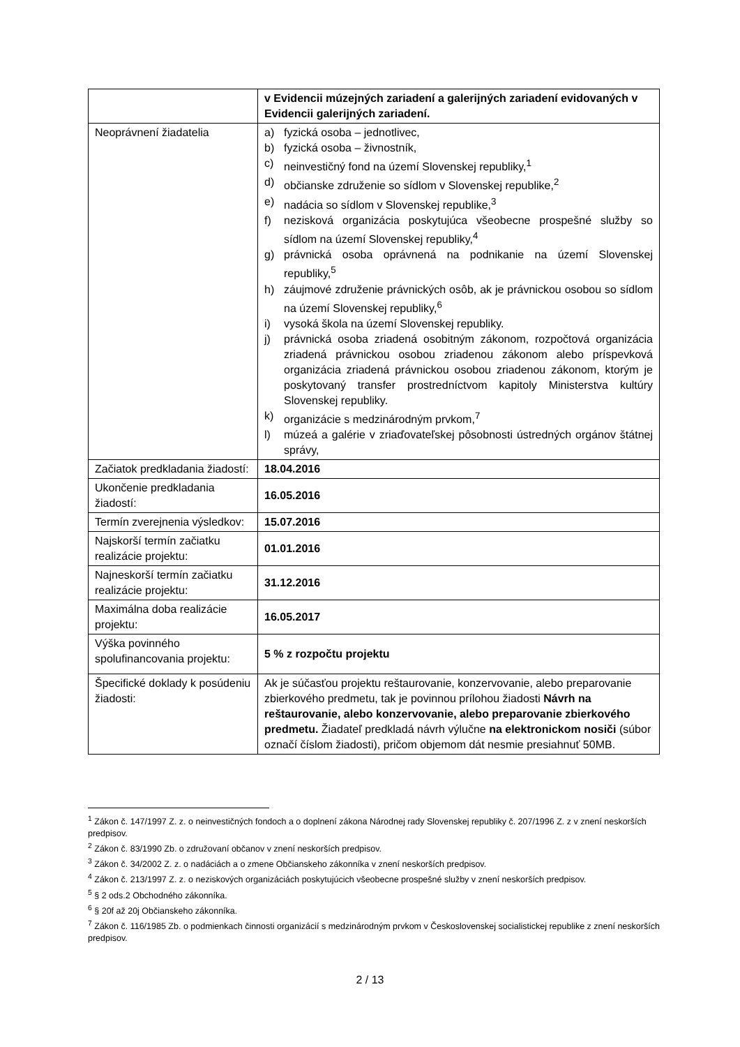| | v Evidencii múzejných zariadení a galerijných zariadení evidovaných v Evidencii galerijných zariadení. |
| Neoprávnení žiadatelia | a) fyzická osoba – jednotlivec, b) fyzická osoba – živnostník, c) neinvestičný fond na území Slovenskej republiky,<sup>1</sup> d) občianske združenie so sídlom v Slovenskej republike,<sup>2</sup> e) nadácia so sídlom v Slovenskej republike,<sup>3</sup> f) nezisková organizácia poskytujúca všeobecne prospešné služby so sídlom na území Slovenskej republiky,<sup>4</sup> g) právnická osoba oprávnená na podnikanie na území Slovenskej republiky,<sup>5</sup> h) záujmové združenie právnických osôb, ak je právnickou osobou so sídlom na území Slovenskej republiky,<sup>6</sup> i) vysoká škola na území Slovenskej republiky. j) právnická osoba zriadená osobitným zákonom, rozpočtová organizácia zriadená právnickou osobou zriadenou zákonom alebo príspevková organizácia zriadená právnickou osobou zriadenou zákonom, ktorým je poskytovaný transfer prostredníctvom kapitoly Ministerstva kultúry Slovenskej republiky. k) organizácie s medzinárodným prvkom,<sup>7</sup> l) múzeá a galérie v zriaďovateľskej pôsobnosti ústredných orgánov štátnej správy, |
| Začiatok predkladania žiadostí: | 18.04.2016 |
| Ukončenie predkladania žiadostí: | 16.05.2016 |
| Termín zverejnenia výsledkov: | 15.07.2016 |
| Najskorší termín začiatku realizácie projektu: | 01.01.2016 |
| Najneskorší termín začiatku realizácie projektu: | 31.12.2016 |
| Maximálna doba realizácie projektu: | 16.05.2017 |
| Výška povinného spolufinancovania projektu: | 5 % z rozpočtu projektu |
| Špecifické doklady k posúdeniu žiadosti: | Ak je súčasťou projektu reštaurovanie, konzervovanie, alebo preparovanie zbierkového predmetu, tak je povinnou prílohou žiadosti Návrh na reštaurovanie, alebo konzervovanie, alebo preparovanie zbierkového predmetu. Žiadateľ predkladá návrh výlučne na elektronickom nosiči (súbor označí číslom žiadosti), pričom objemom dát nesmie presiahnuť 50MB. |
<sup>1</sup> Zákon č. 147/1997 Z. z. o neinvestičných fondoch a o doplnení zákona Národnej rady Slovenskej republiky č. 207/1996 Z. z v znení neskorších predpisov.
<sup>2</sup> Zákon č. 83/1990 Zb. o združovaní občanov v znení neskorších predpisov.
<sup>3</sup> Zákon č. 34/2002 Z. z. o nadáciách a o zmene Občianskeho zákonníka v znení neskorších predpisov.
<sup>4</sup> Zákon č. 213/1997 Z. z. o neziskových organizáciách poskytujúcich všeobecne prospešné služby v znení neskorších predpisov.
<sup>5</sup> § 2 ods.2 Obchodného zákonníka.
<sup>6</sup> § 20f až 20j Občianskeho zákonníka.
<sup>7</sup> Zákon č. 116/1985 Zb. o podmienkach činnosti organizácií s medzinárodným prvkom v Československej socialistickej republike z znení neskorších predpisov.
2 / 13